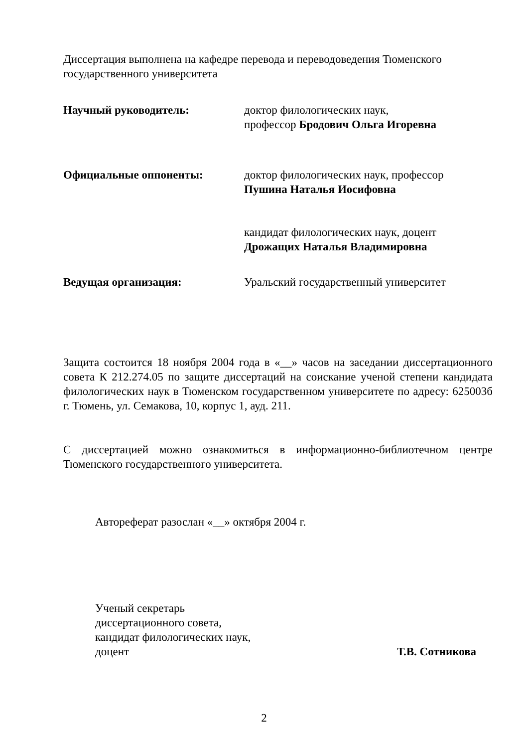Диссертация выполнена на кафедре перевода и переводоведения Тюменского государственного университета
Научный руководитель: доктор филологических наук,
профессор Бродович Ольга Игоревна
Официальные оппоненты: доктор филологических наук, профессор
Пушина Наталья Иосифовна
кандидат филологических наук, доцент
Дрожащих Наталья Владимировна
Ведущая организация: Уральский государственный университет
Защита состоится 18 ноября 2004 года в «__» часов на заседании диссертационного совета К 212.274.05 по защите диссертаций на соискание ученой степени кандидата филологических наук в Тюменском государственном университете по адресу: 625003б г. Тюмень, ул. Семакова, 10, корпус 1, ауд. 211.
С диссертацией можно ознакомиться в информационно-библиотечном центре Тюменского государственного университета.
Автореферат разослан «__» октября 2004 г.
Ученый секретарь
диссертационного совета,
кандидат филологических наук,
доцент
Т.В. Сотникова
2